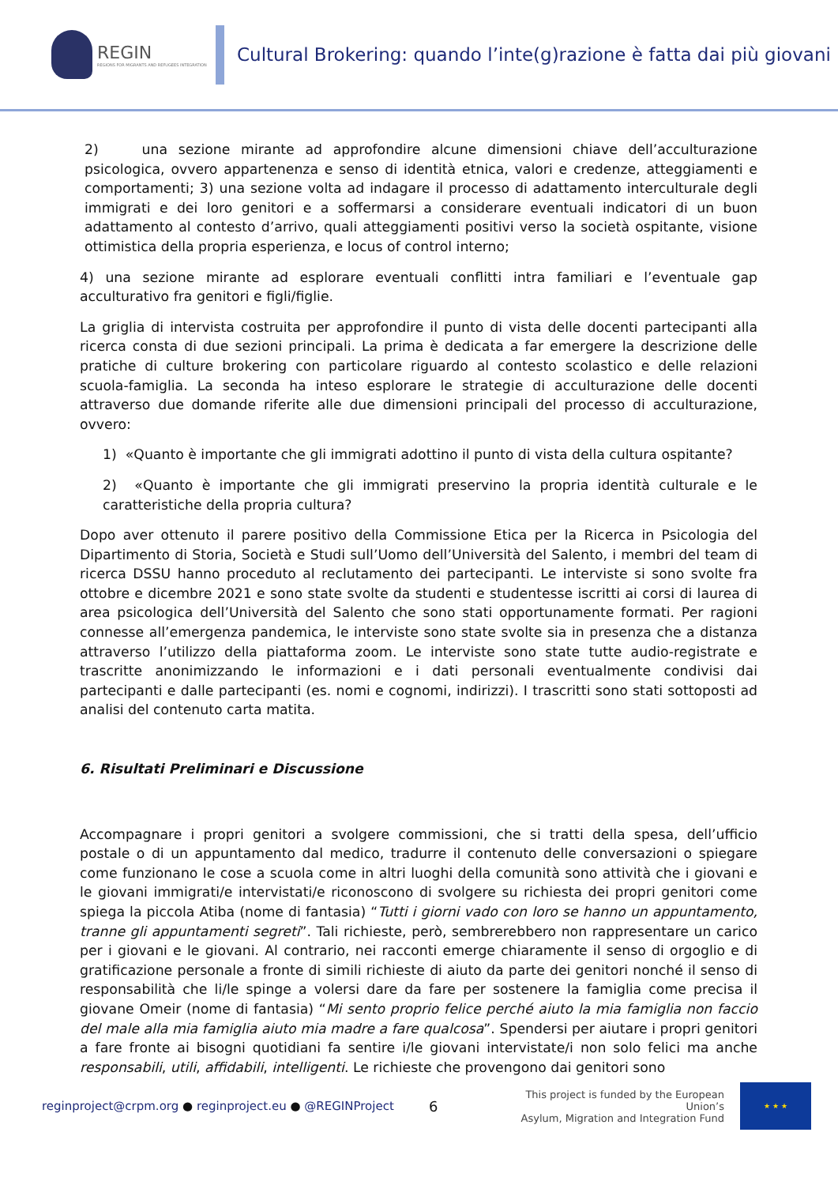REGIN
REGIONS FOR MIGRANTS AND REFUGEES INTEGRATION
Cultural Brokering: quando l’inte(g)razione è fatta dai più giovani
2) una sezione mirante ad approfondire alcune dimensioni chiave dell’acculturazione psicologica, ovvero appartenenza e senso di identità etnica, valori e credenze, atteggiamenti e comportamenti; 3) una sezione volta ad indagare il processo di adattamento interculturale degli immigrati e dei loro genitori e a soffermarsi a considerare eventuali indicatori di un buon adattamento al contesto d’arrivo, quali atteggiamenti positivi verso la società ospitante, visione ottimistica della propria esperienza, e locus of control interno;
4) una sezione mirante ad esplorare eventuali conflitti intra familiari e l’eventuale gap acculturativo fra genitori e figli/figlie.
La griglia di intervista costruita per approfondire il punto di vista delle docenti partecipanti alla ricerca consta di due sezioni principali. La prima è dedicata a far emergere la descrizione delle pratiche di culture brokering con particolare riguardo al contesto scolastico e delle relazioni scuola-famiglia. La seconda ha inteso esplorare le strategie di acculturazione delle docenti attraverso due domande riferite alle due dimensioni principali del processo di acculturazione, ovvero:
1) «Quanto è importante che gli immigrati adottino il punto di vista della cultura ospitante?
2) «Quanto è importante che gli immigrati preservino la propria identità culturale e le caratteristiche della propria cultura?
Dopo aver ottenuto il parere positivo della Commissione Etica per la Ricerca in Psicologia del Dipartimento di Storia, Società e Studi sull’Uomo dell’Università del Salento, i membri del team di ricerca DSSU hanno proceduto al reclutamento dei partecipanti. Le interviste si sono svolte fra ottobre e dicembre 2021 e sono state svolte da studenti e studentesse iscritti ai corsi di laurea di area psicologica dell’Università del Salento che sono stati opportunamente formati. Per ragioni connesse all’emergenza pandemica, le interviste sono state svolte sia in presenza che a distanza attraverso l’utilizzo della piattaforma zoom. Le interviste sono state tutte audio-registrate e trascritte anonimizzando le informazioni e i dati personali eventualmente condivisi dai partecipanti e dalle partecipanti (es. nomi e cognomi, indirizzi). I trascritti sono stati sottoposti ad analisi del contenuto carta matita.
6. Risultati Preliminari e Discussione
Accompagnare i propri genitori a svolgere commissioni, che si tratti della spesa, dell’ufficio postale o di un appuntamento dal medico, tradurre il contenuto delle conversazioni o spiegare come funzionano le cose a scuola come in altri luoghi della comunità sono attività che i giovani e le giovani immigrati/e intervistati/e riconoscono di svolgere su richiesta dei propri genitori come spiega la piccola Atiba (nome di fantasia) “Tutti i giorni vado con loro se hanno un appuntamento, tranne gli appuntamenti segreti”. Tali richieste, però, sembrerebbero non rappresentare un carico per i giovani e le giovani. Al contrario, nei racconti emerge chiaramente il senso di orgoglio e di gratificazione personale a fronte di simili richieste di aiuto da parte dei genitori nonché il senso di responsabilità che li/le spinge a volersi dare da fare per sostenere la famiglia come precisa il giovane Omeir (nome di fantasia) “Mi sento proprio felice perché aiuto la mia famiglia non faccio del male alla mia famiglia aiuto mia madre a fare qualcosa”. Spendersi per aiutare i propri genitori a fare fronte ai bisogni quotidiani fa sentire i/le giovani intervistate/i non solo felici ma anche responsabili, utili, affidabili, intelligenti. Le richieste che provengono dai genitori sono
reginproject@crpm.org ● reginproject.eu ● @REGINProject
6
This project is funded by the European Union’s
Asylum, Migration and Integration Fund
★ ★ ★